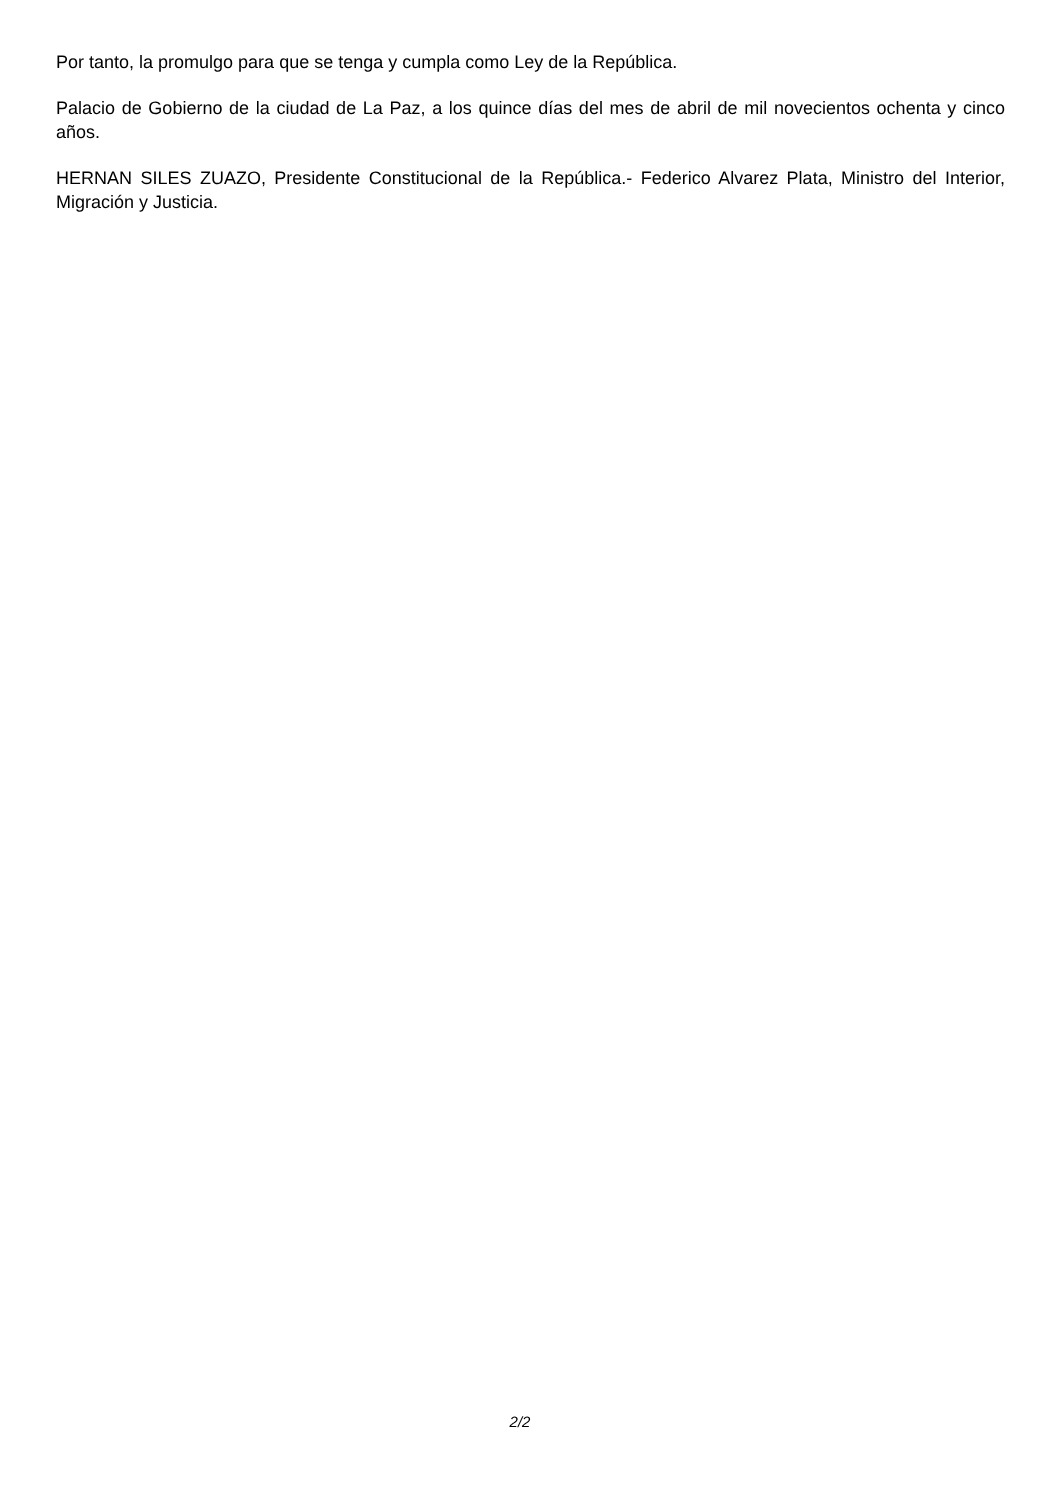Por tanto, la promulgo para que se tenga y cumpla como Ley de la República.
Palacio de Gobierno de la ciudad de La Paz, a los quince días del mes de abril de mil novecientos ochenta y cinco años.
HERNAN SILES ZUAZO, Presidente Constitucional de la República.- Federico Alvarez Plata, Ministro del Interior, Migración y Justicia.
2/2